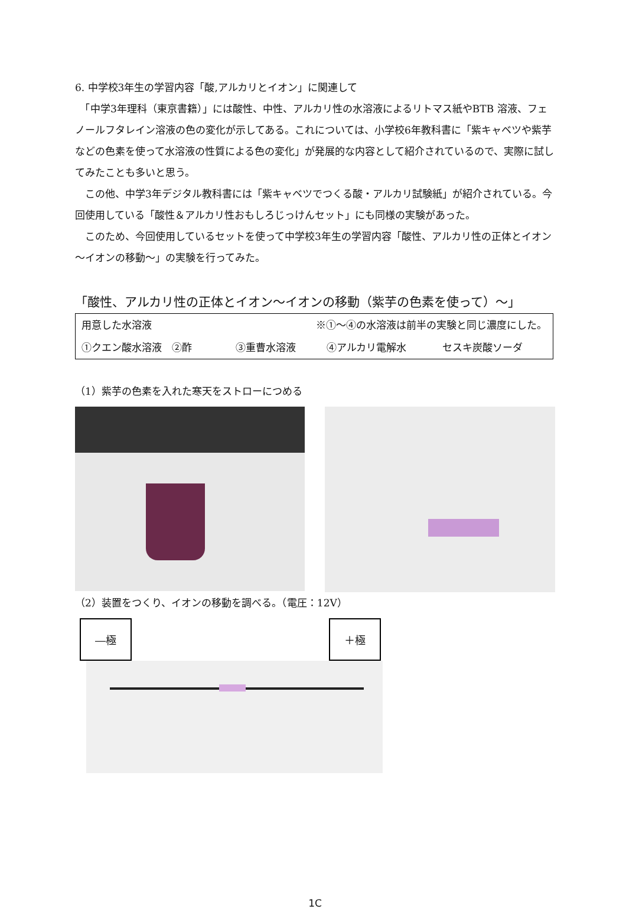6. 中学校3年生の学習内容「酸,アルカリとイオン」に関連して
　「中学3年理科（東京書籍）」には酸性、中性、アルカリ性の水溶液によるリトマス紙やBTB 溶液、フェノールフタレイン溶液の色の変化が示してある。これについては、小学校6年教科書に「紫キャベツや紫芋などの色素を使って水溶液の性質による色の変化」が発展的な内容として紹介されているので、実際に試してみたことも多いと思う。
　この他、中学3年デジタル教科書には「紫キャベツでつくる酸・アルカリ試験紙」が紹介されている。今回使用している「酸性＆アルカリ性おもしろじっけんセット」にも同様の実験があった。
　このため、今回使用しているセットを使って中学校3年生の学習内容「酸性、アルカリ性の正体とイオン～イオンの移動～」の実験を行ってみた。
「酸性、アルカリ性の正体とイオン～イオンの移動（紫芋の色素を使って）～」
| 用意した水溶液 | ※①～④の水溶液は前半の実験と同じ濃度にした。 | | |
| ①クエン酸水溶液 ②酢 | ③重曹水溶液 | ④アルカリ電解水 | セスキ炭酸ソーダ |
（1）紫芋の色素を入れた寒天をストローにつめる
（2）装置をつくり、イオンの移動を調べる。（電圧：12V）
―極 ＋極
1C